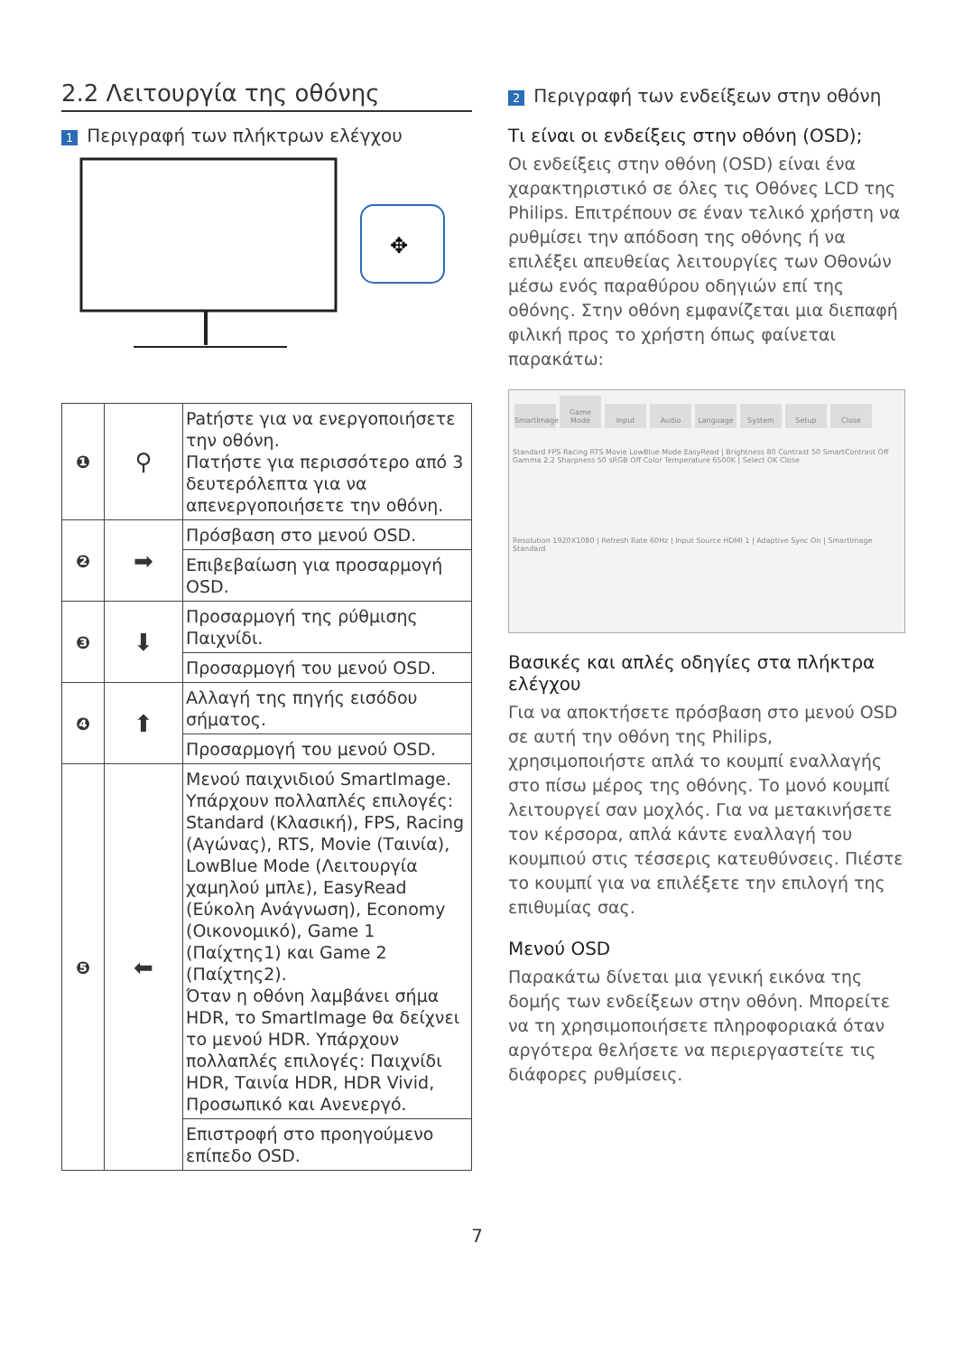2.2 Λειτουργία της οθόνης
1 Περιγραφή των πλήκτρων ελέγχου
✥
| ❶ | ⚲ | Patήστε για να ενεργοποιήσετε την οθόνη. Πατήστε για περισσότερο από 3 δευτερόλεπτα για να απενεργοποιήσετε την οθόνη. |
| ❷ | ➡ | Πρόσβαση στο μενού OSD. |
| | | Επιβεβαίωση για προσαρμογή OSD. |
| ❸ | ⬇ | Προσαρμογή της ρύθμισης Παιχνίδι. |
| | | Προσαρμογή του μενού OSD. |
| ❹ | ⬆ | Αλλαγή της πηγής εισόδου σήματος. |
| | | Προσαρμογή του μενού OSD. |
| ❺ | ⬅ | Μενού παιχνιδιού SmartImage. Υπάρχουν πολλαπλές επιλογές: Standard (Κλασική), FPS, Racing (Αγώνας), RTS, Movie (Ταινία), LowBlue Mode (Λειτουργία χαμηλού μπλε), EasyRead (Εύκολη Ανάγνωση), Economy (Οικονομικό), Game 1 (Παίχτης1) και Game 2 (Παίχτης2). Όταν η οθόνη λαμβάνει σήμα HDR, το SmartImage θα δείχνει το μενού HDR. Υπάρχουν πολλαπλές επιλογές: Παιχνίδι HDR, Ταινία HDR, HDR Vivid, Προσωπικό και Ανενεργό. |
| | | Επιστροφή στο προηγούμενο επίπεδο OSD. |
2 Περιγραφή των ενδείξεων στην οθόνη
Τι είναι οι ενδείξεις στην οθόνη (OSD);
Οι ενδείξεις στην οθόνη (OSD) είναι ένα χαρακτηριστικό σε όλες τις Οθόνες LCD της Philips. Επιτρέπουν σε έναν τελικό χρήστη να ρυθμίσει την απόδοση της οθόνης ή να επιλέξει απευθείας λειτουργίες των Οθονών μέσω ενός παραθύρου οδηγιών επί της οθόνης. Στην οθόνη εμφανίζεται μια διεπαφή φιλική προς το χρήστη όπως φαίνεται παρακάτω:
SmartImage Game Mode Input Audio Language System Setup Close
Standard FPS Racing RTS Movie LowBlue Mode EasyRead | Brightness 80 Contrast 50 SmartContrast Off Gamma 2.2 Sharpness 50 sRGB Off Color Temperature 6500K | Select OK Close
Resolution 1920X1080 | Refresh Rate 60Hz | Input Source HDMI 1 | Adaptive Sync On | SmartImage Standard
Βασικές και απλές οδηγίες στα πλήκτρα ελέγχου
Για να αποκτήσετε πρόσβαση στο μενού OSD σε αυτή την οθόνη της Philips, χρησιμοποιήστε απλά το κουμπί εναλλαγής στο πίσω μέρος της οθόνης. Το μονό κουμπί λειτουργεί σαν μοχλός. Για να μετακινήσετε τον κέρσορα, απλά κάντε εναλλαγή του κουμπιού στις τέσσερις κατευθύνσεις. Πιέστε το κουμπί για να επιλέξετε την επιλογή της επιθυμίας σας.
Μενού OSD
Παρακάτω δίνεται μια γενική εικόνα της δομής των ενδείξεων στην οθόνη. Μπορείτε να τη χρησιμοποιήσετε πληροφοριακά όταν αργότερα θελήσετε να περιεργαστείτε τις διάφορες ρυθμίσεις.
7